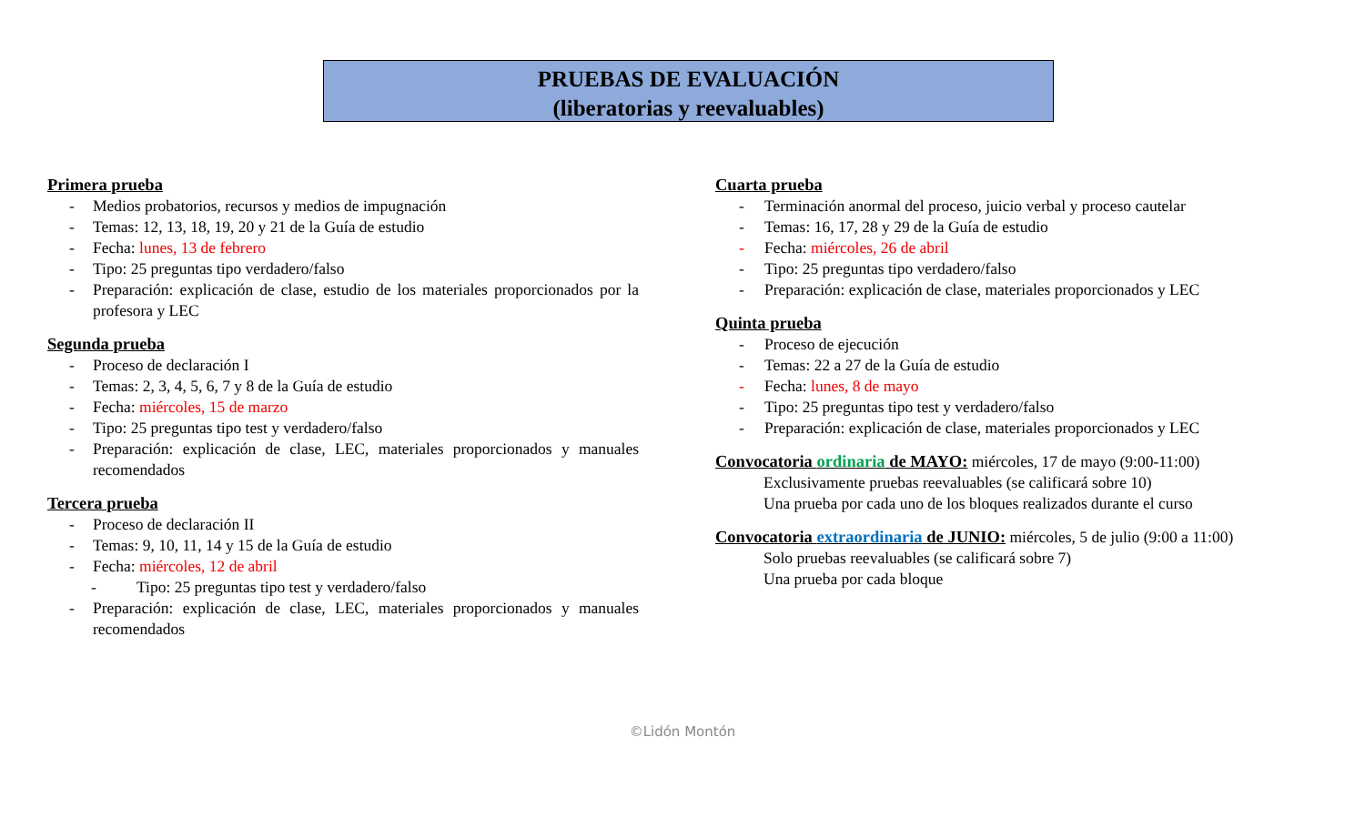PRUEBAS DE EVALUACIÓN
(liberatorias y reevaluables)
Primera prueba
- Medios probatorios, recursos y medios de impugnación
- Temas: 12, 13, 18, 19, 20 y 21 de la Guía de estudio
- Fecha: lunes, 13 de febrero
- Tipo: 25 preguntas tipo verdadero/falso
- Preparación: explicación de clase, estudio de los materiales proporcionados por la profesora y LEC
Segunda prueba
- Proceso de declaración I
- Temas: 2, 3, 4, 5, 6, 7 y 8 de la Guía de estudio
- Fecha: miércoles, 15 de marzo
- Tipo: 25 preguntas tipo test y verdadero/falso
- Preparación: explicación de clase, LEC, materiales proporcionados y manuales recomendados
Tercera prueba
- Proceso de declaración II
- Temas: 9, 10, 11, 14 y 15 de la Guía de estudio
- Fecha: miércoles, 12 de abril
- Tipo: 25 preguntas tipo test y verdadero/falso
- Preparación: explicación de clase, LEC, materiales proporcionados y manuales recomendados
Cuarta prueba
- Terminación anormal del proceso, juicio verbal y proceso cautelar
- Temas: 16, 17, 28 y 29 de la Guía de estudio
- Fecha: miércoles, 26 de abril
- Tipo: 25 preguntas tipo verdadero/falso
- Preparación: explicación de clase, materiales proporcionados y LEC
Quinta prueba
- Proceso de ejecución
- Temas: 22 a 27 de la Guía de estudio
- Fecha: lunes, 8 de mayo
- Tipo: 25 preguntas tipo test y verdadero/falso
- Preparación: explicación de clase, materiales proporcionados y LEC
Convocatoria ordinaria de MAYO: miércoles, 17 de mayo (9:00-11:00)
Exclusivamente pruebas reevaluables (se calificará sobre 10)
Una prueba por cada uno de los bloques realizados durante el curso
Convocatoria extraordinaria de JUNIO: miércoles, 5 de julio (9:00 a 11:00)
Solo pruebas reevaluables (se calificará sobre 7)
Una prueba por cada bloque
©Lidón Montón